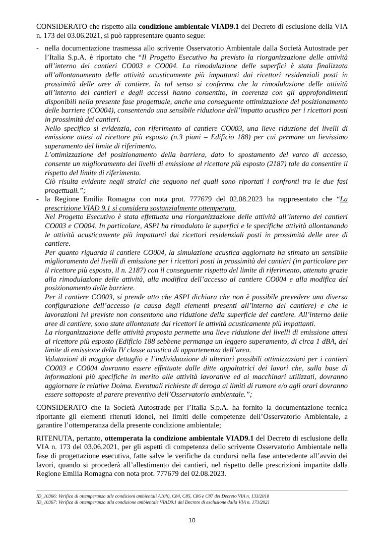CONSIDERATO che rispetto alla condizione ambientale VIAD9.1 del Decreto di esclusione della VIA n. 173 del 03.06.2021, si può rappresentare quanto segue:
- nella documentazione trasmessa allo scrivente Osservatorio Ambientale dalla Società Autostrade per l’Italia S.p.A. è riportato che “Il Progetto Esecutivo ha previsto la riorganizzazione delle attività all’interno dei cantieri CO003 e CO004. La rimodulazione delle superfici è stata finalizzata all’allontanamento delle attività acusticamente più impattanti dai ricettori residenziali posti in prossimità delle aree di cantiere. In tal senso si conferma che la rimodulazione delle attività all’interno dei cantieri e degli accessi hanno consentito, in coerenza con gli approfondimenti disponibili nella presente fase progettuale, anche una conseguente ottimizzazione del posizionamento delle barriere (CO004), consentendo una sensibile riduzione dell’impatto acustico per i ricettori posti in prossimità dei cantieri.
Nello specifico si evidenzia, con riferimento al cantiere CO003, una lieve riduzione dei livelli di emissione attesi al ricettore più esposto (n.3 piani – Edificio 188) per cui permane un lievissimo superamento del limite di riferimento.
L’ottimizzazione del posizionamento della barriera, dato lo spostamento del varco di accesso, consente un miglioramento dei livelli di emissione al ricettore più esposto (2187) tale da consentire il rispetto del limite di riferimento.
Ciò risulta evidente negli stralci che seguono nei quali sono riportati i confronti tra le due fasi progettuali.”;
- la Regione Emilia Romagna con nota prot. 777679 del 02.08.2023 ha rappresentato che “La prescrizione VIAD 9.1 si considera sostanzialmente ottemperata.
Nel Progetto Esecutivo è stata effettuata una riorganizzazione delle attività all’interno dei cantieri CO003 e CO004. In particolare, ASPI ha rimodulato le superfici e le specifiche attività allontanando le attività acusticamente più impattanti dai ricettori residenziali posti in prossimità delle aree di cantiere.
Per quanto riguarda il cantiere CO004, la simulazione acustica aggiornata ha stimato un sensibile miglioramento dei livelli di emissione per i ricettori posti in prossimità dei cantieri (in particolare per il ricettore più esposto, il n. 2187) con il conseguente rispetto del limite di riferimento, attenuto grazie alla rimodulazione delle attività, alla modifica dell’accesso al cantiere CO004 e alla modifica del posizionamento delle barriere.
Per il cantiere CO003, si prende atto che ASPI dichiara che non è possibile prevedere una diversa configurazione dell’accesso (a causa degli elementi presenti all’interno del cantiere) e che le lavorazioni ivi previste non consentono una riduzione della superficie del cantiere. All’interno delle aree di cantiere, sono state allontanate dai ricettori le attività acusticamente più impattanti.
La riorganizzazione delle attività proposta permette una lieve riduzione dei livelli di emissione attesi al ricettore più esposto (Edificio 188 sebbene permanga un leggero superamento, di circa 1 dBA, del limite di emissione della IV classe acustica di appartenenza dell’area.
Valutazioni di maggior dettaglio e l’individuazione di ulteriori possibili ottimizzazioni per i cantieri CO003 e CO004 dovranno essere effettuate dalle ditte appaltatrici dei lavori che, sulla base di informazioni più specifiche in merito alle attività lavorative ed ai macchinari utilizzati, dovranno aggiornare le relative Doima. Eventuali richieste di deroga ai limiti di rumore e/o agli orari dovranno essere sottoposte al parere preventivo dell’Osservatorio ambientale.”;
CONSIDERATO che la Società Autostrade per l’Italia S.p.A. ha fornito la documentazione tecnica riportante gli elementi ritenuti idonei, nei limiti delle competenze dell’Osservatorio Ambientale, a garantire l’ottemperanza della presente condizione ambientale;
RITENUTA, pertanto, ottemperata la condizione ambientale VIAD9.1 del Decreto di esclusione della VIA n. 173 del 03.06.2021, per gli aspetti di competenza dello scrivente Osservatorio Ambientale nella fase di progettazione esecutiva, fatte salve le verifiche da condursi nella fase antecedente all’avvio dei lavori, quando si procederà all’allestimento dei cantieri, nel rispetto delle prescrizioni impartite dalla Regione Emilia Romagna con nota prot. 777679 del 02.08.2023.
ID_10366: Verifica di ottemperanza alle condizioni ambientali A10h), C84, C85, C86 e C87 del Decreto VIA n. 133/2018
ID_10367: Verifica di ottemperanza alla condizione ambientale VIAD9.1 del Decreto di esclusione dalla VIA n. 173/2021
10